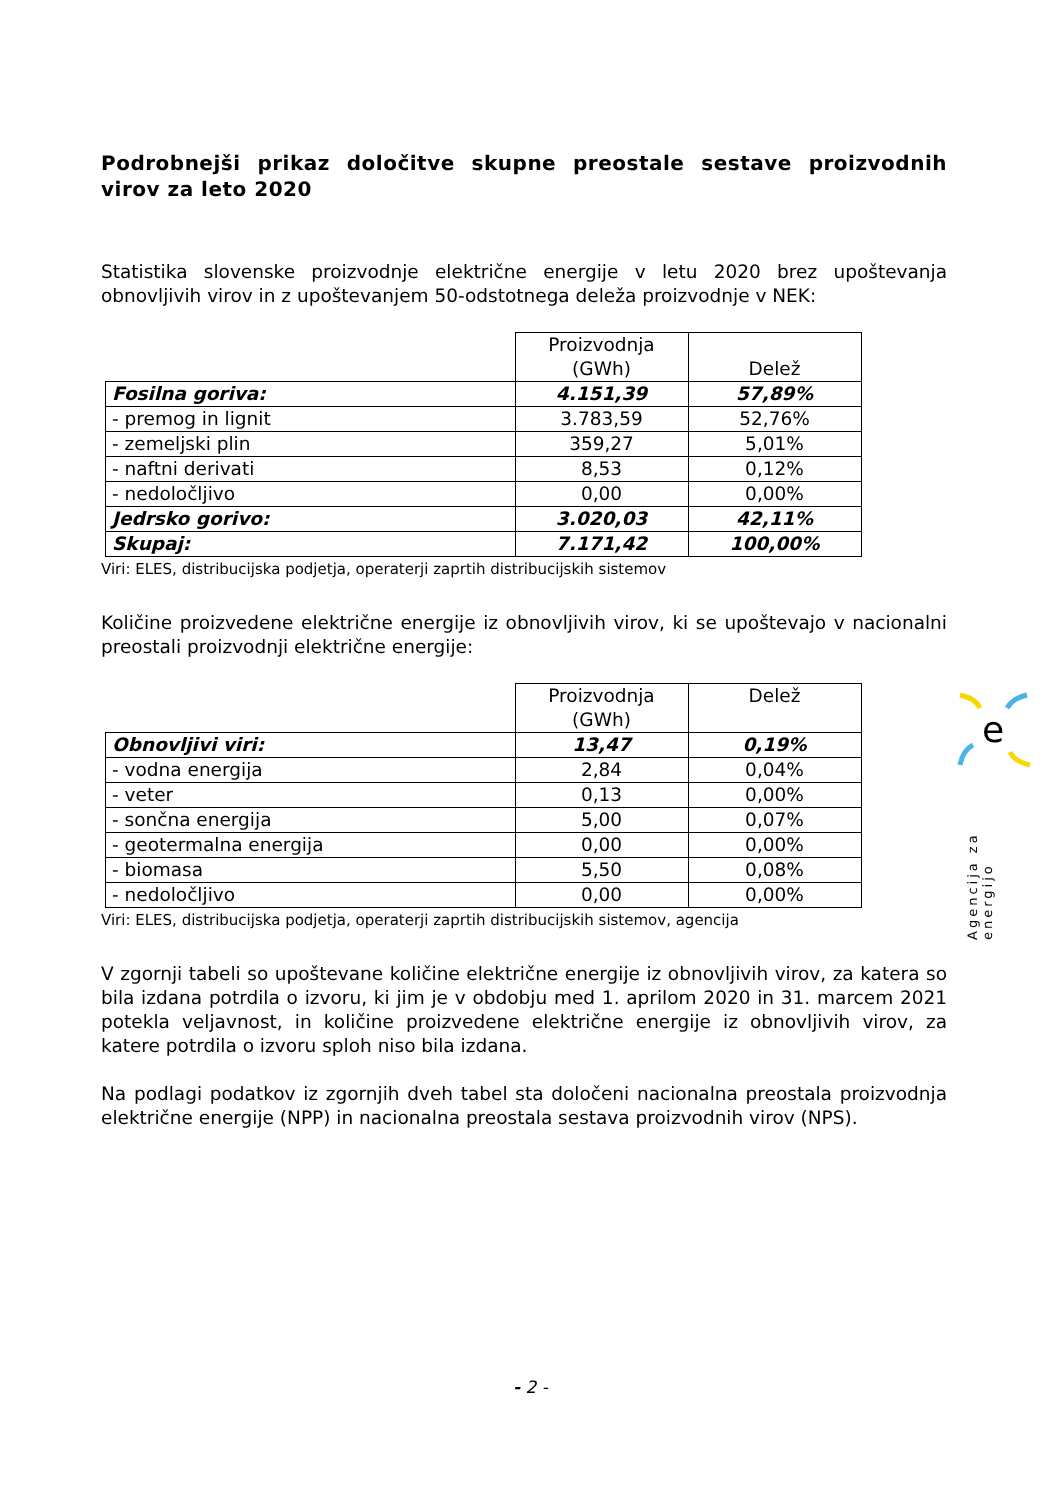Podrobnejši prikaz določitve skupne preostale sestave proizvodnih virov za leto 2020
Statistika slovenske proizvodnje električne energije v letu 2020 brez upoštevanja obnovljivih virov in z upoštevanjem 50-odstotnega deleža proizvodnje v NEK:
| | Proizvodnja (GWh) | Delež |
| --- | --- | --- |
| Fosilna goriva: | 4.151,39 | 57,89% |
| - premog in lignit | 3.783,59 | 52,76% |
| - zemeljski plin | 359,27 | 5,01% |
| - naftni derivati | 8,53 | 0,12% |
| - nedoločljivo | 0,00 | 0,00% |
| Jedrsko gorivo: | 3.020,03 | 42,11% |
| Skupaj: | 7.171,42 | 100,00% |
Viri: ELES, distribucijska podjetja, operaterji zaprtih distribucijskih sistemov
Količine proizvedene električne energije iz obnovljivih virov, ki se upoštevajo v nacionalni preostali proizvodnji električne energije:
| | Proizvodnja (GWh) | Delež |
| --- | --- | --- |
| Obnovljivi viri: | 13,47 | 0,19% |
| - vodna energija | 2,84 | 0,04% |
| - veter | 0,13 | 0,00% |
| - sončna energija | 5,00 | 0,07% |
| - geotermalna energija | 0,00 | 0,00% |
| - biomasa | 5,50 | 0,08% |
| - nedoločljivo | 0,00 | 0,00% |
Viri: ELES, distribucijska podjetja, operaterji zaprtih distribucijskih sistemov, agencija
V zgornji tabeli so upoštevane količine električne energije iz obnovljivih virov, za katera so bila izdana potrdila o izvoru, ki jim je v obdobju med 1. aprilom 2020 in 31. marcem 2021 potekla veljavnost, in količine proizvedene električne energije iz obnovljivih virov, za katere potrdila o izvoru sploh niso bila izdana.
Na podlagi podatkov iz zgornjih dveh tabel sta določeni nacionalna preostala proizvodnja električne energije (NPP) in nacionalna preostala sestava proizvodnih virov (NPS).
e
Agencija za energijo
- 2 -